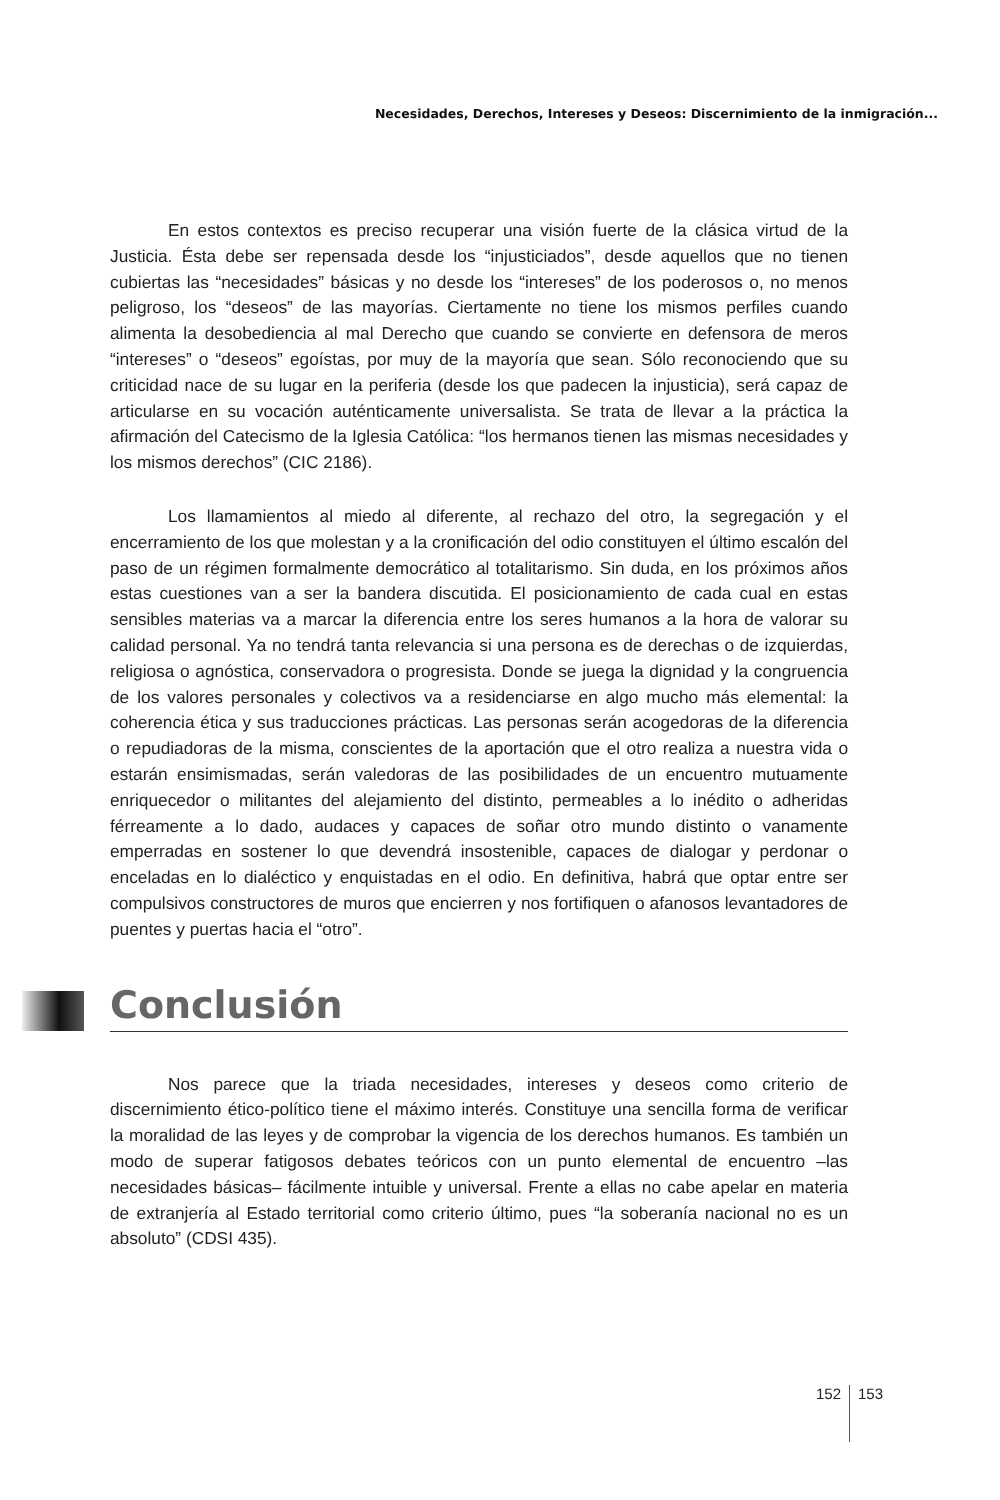Necesidades, Derechos, Intereses y Deseos: Discernimiento de la inmigración...
En estos contextos es preciso recuperar una visión fuerte de la clásica virtud de la Justicia. Ésta debe ser repensada desde los “injusticiados”, desde aquellos que no tienen cubiertas las “necesidades” básicas y no desde los “intereses” de los poderosos o, no menos peligroso, los “deseos” de las mayorías. Ciertamente no tiene los mismos perfiles cuando alimenta la desobediencia al mal Derecho que cuando se convierte en defensora de meros “intereses” o “deseos” egoístas, por muy de la mayoría que sean. Sólo reconociendo que su criticidad nace de su lugar en la periferia (desde los que padecen la injusticia), será capaz de articularse en su vocación auténticamente universalista. Se trata de llevar a la práctica la afirmación del Catecismo de la Iglesia Católica: “los hermanos tienen las mismas necesidades y los mismos derechos” (CIC 2186).
Los llamamientos al miedo al diferente, al rechazo del otro, la segregación y el encerramiento de los que molestan y a la cronificación del odio constituyen el último escalón del paso de un régimen formalmente democrático al totalitarismo. Sin duda, en los próximos años estas cuestiones van a ser la bandera discutida. El posicionamiento de cada cual en estas sensibles materias va a marcar la diferencia entre los seres humanos a la hora de valorar su calidad personal. Ya no tendrá tanta relevancia si una persona es de derechas o de izquierdas, religiosa o agnóstica, conservadora o progresista. Donde se juega la dignidad y la congruencia de los valores personales y colectivos va a residenciarse en algo mucho más elemental: la coherencia ética y sus traducciones prácticas. Las personas serán acogedoras de la diferencia o repudiadoras de la misma, conscientes de la aportación que el otro realiza a nuestra vida o estarán ensimismadas, serán valedoras de las posibilidades de un encuentro mutuamente enriquecedor o militantes del alejamiento del distinto, permeables a lo inédito o adheridas férreamente a lo dado, audaces y capaces de soñar otro mundo distinto o vanamente emperradas en sostener lo que devendrá insostenible, capaces de dialogar y perdonar o enceladas en lo dialéctico y enquistadas en el odio. En definitiva, habrá que optar entre ser compulsivos constructores de muros que encierren y nos fortifiquen o afanosos levantadores de puentes y puertas hacia el “otro”.
Conclusión
Nos parece que la triada necesidades, intereses y deseos como criterio de discernimiento ético-político tiene el máximo interés. Constituye una sencilla forma de verificar la moralidad de las leyes y de comprobar la vigencia de los derechos humanos. Es también un modo de superar fatigosos debates teóricos con un punto elemental de encuentro –las necesidades básicas– fácilmente intuible y universal. Frente a ellas no cabe apelar en materia de extranjería al Estado territorial como criterio último, pues “la soberanía nacional no es un absoluto” (CDSI 435).
152 153